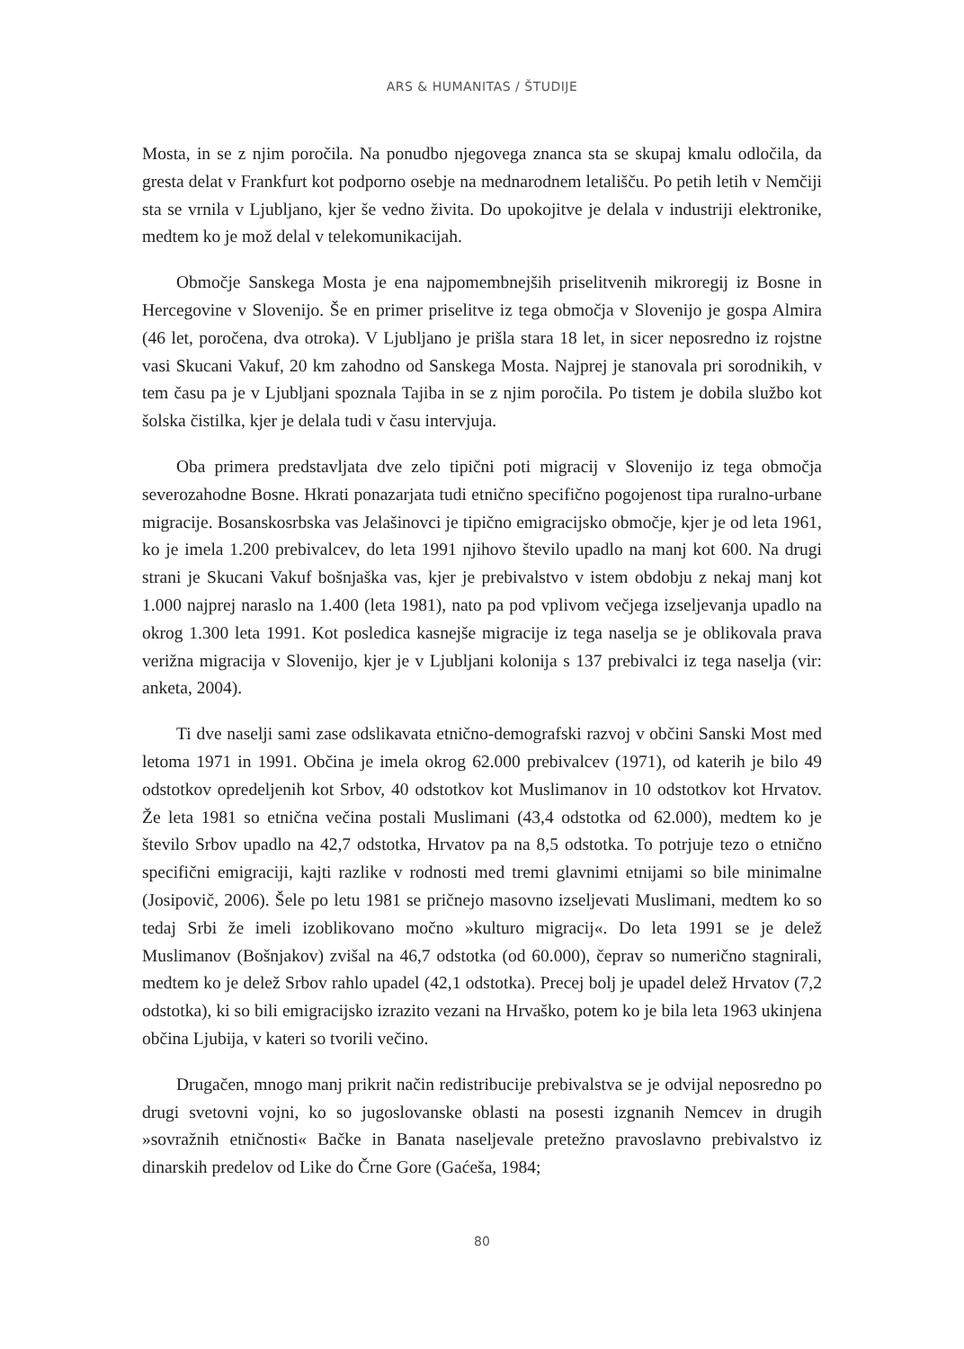ARS & HUMANITAS / ŠTUDIJE
Mosta, in se z njim poročila. Na ponudbo njegovega znanca sta se skupaj kmalu odločila, da gresta delat v Frankfurt kot podporno osebje na mednarodnem letališču. Po petih letih v Nemčiji sta se vrnila v Ljubljano, kjer še vedno živita. Do upokojitve je delala v industriji elektronike, medtem ko je mož delal v telekomunikacijah.
Območje Sanskega Mosta je ena najpomembnejših priselitvenih mikroregij iz Bosne in Hercegovine v Slovenijo. Še en primer priselitve iz tega območja v Slovenijo je gospa Almira (46 let, poročena, dva otroka). V Ljubljano je prišla stara 18 let, in sicer neposredno iz rojstne vasi Skucani Vakuf, 20 km zahodno od Sanskega Mosta. Najprej je stanovala pri sorodnikih, v tem času pa je v Ljubljani spoznala Tajiba in se z njim poročila. Po tistem je dobila službo kot šolska čistilka, kjer je delala tudi v času intervjuja.
Oba primera predstavljata dve zelo tipični poti migracij v Slovenijo iz tega območja severozahodne Bosne. Hkrati ponazarjata tudi etnično specifično pogojenost tipa ruralno-urbane migracije. Bosanskosrbska vas Jelašinovci je tipično emigracijsko območje, kjer je od leta 1961, ko je imela 1.200 prebivalcev, do leta 1991 njihovo število upadlo na manj kot 600. Na drugi strani je Skucani Vakuf bošnjaška vas, kjer je prebivalstvo v istem obdobju z nekaj manj kot 1.000 najprej naraslo na 1.400 (leta 1981), nato pa pod vplivom večjega izseljevanja upadlo na okrog 1.300 leta 1991. Kot posledica kasnejše migracije iz tega naselja se je oblikovala prava verižna migracija v Slovenijo, kjer je v Ljubljani kolonija s 137 prebivalci iz tega naselja (vir: anketa, 2004).
Ti dve naselji sami zase odslikavata etnično-demografski razvoj v občini Sanski Most med letoma 1971 in 1991. Občina je imela okrog 62.000 prebivalcev (1971), od katerih je bilo 49 odstotkov opredeljenih kot Srbov, 40 odstotkov kot Muslimanov in 10 odstotkov kot Hrvatov. Že leta 1981 so etnična večina postali Muslimani (43,4 odstotka od 62.000), medtem ko je število Srbov upadlo na 42,7 odstotka, Hrvatov pa na 8,5 odstotka. To potrjuje tezo o etnično specifični emigraciji, kajti razlike v rodnosti med tremi glavnimi etnijami so bile minimalne (Josipovič, 2006). Šele po letu 1981 se pričnejo masovno izseljevati Muslimani, medtem ko so tedaj Srbi že imeli izoblikovano močno »kulturo migracij«. Do leta 1991 se je delež Muslimanov (Bošnjakov) zvišal na 46,7 odstotka (od 60.000), čeprav so numerično stagnirali, medtem ko je delež Srbov rahlo upadel (42,1 odstotka). Precej bolj je upadel delež Hrvatov (7,2 odstotka), ki so bili emigracijsko izrazito vezani na Hrvaško, potem ko je bila leta 1963 ukinjena občina Ljubija, v kateri so tvorili večino.
Drugačen, mnogo manj prikrit način redistribucije prebivalstva se je odvijal neposredno po drugi svetovni vojni, ko so jugoslovanske oblasti na posesti izgnanih Nemcev in drugih »sovražnih etničnosti« Bačke in Banata naseljevale pretežno pravoslavno prebivalstvo iz dinarskih predelov od Like do Črne Gore (Gaćeša, 1984;
80